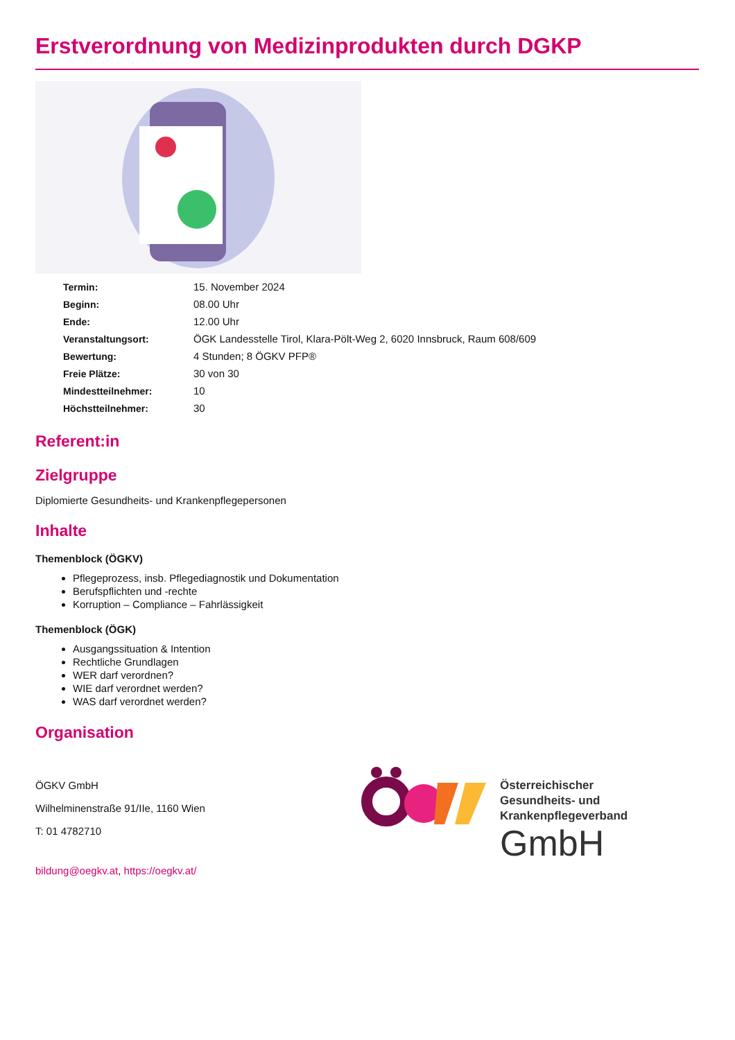Erstverordnung von Medizinprodukten durch DGKP
| Termin: | 15. November 2024 |
| Beginn: | 08.00 Uhr |
| Ende: | 12.00 Uhr |
| Veranstaltungsort: | ÖGK Landesstelle Tirol, Klara-Pölt-Weg 2, 6020 Innsbruck, Raum 608/609 |
| Bewertung: | 4 Stunden; 8 ÖGKV PFP® |
| Freie Plätze: | 30 von 30 |
| Mindestteilnehmer: | 10 |
| Höchstteilnehmer: | 30 |
Referent:in
Zielgruppe
Diplomierte Gesundheits- und Krankenpflegepersonen
Inhalte
Themenblock (ÖGKV)
Pflegeprozess, insb. Pflegediagnostik und Dokumentation
Berufspflichten und -rechte
Korruption – Compliance – Fahrlässigkeit
Themenblock (ÖGK)
Ausgangssituation & Intention
Rechtliche Grundlagen
WER darf verordnen?
WIE darf verordnet werden?
WAS darf verordnet werden?
Organisation
ÖGKV GmbH
Wilhelminenstraße 91/IIe, 1160 Wien
T: 01 4782710
bildung@oegkv.at, https://oegkv.at/
Österreichischer
Gesundheits- und
Krankenpflegeverband
GmbH